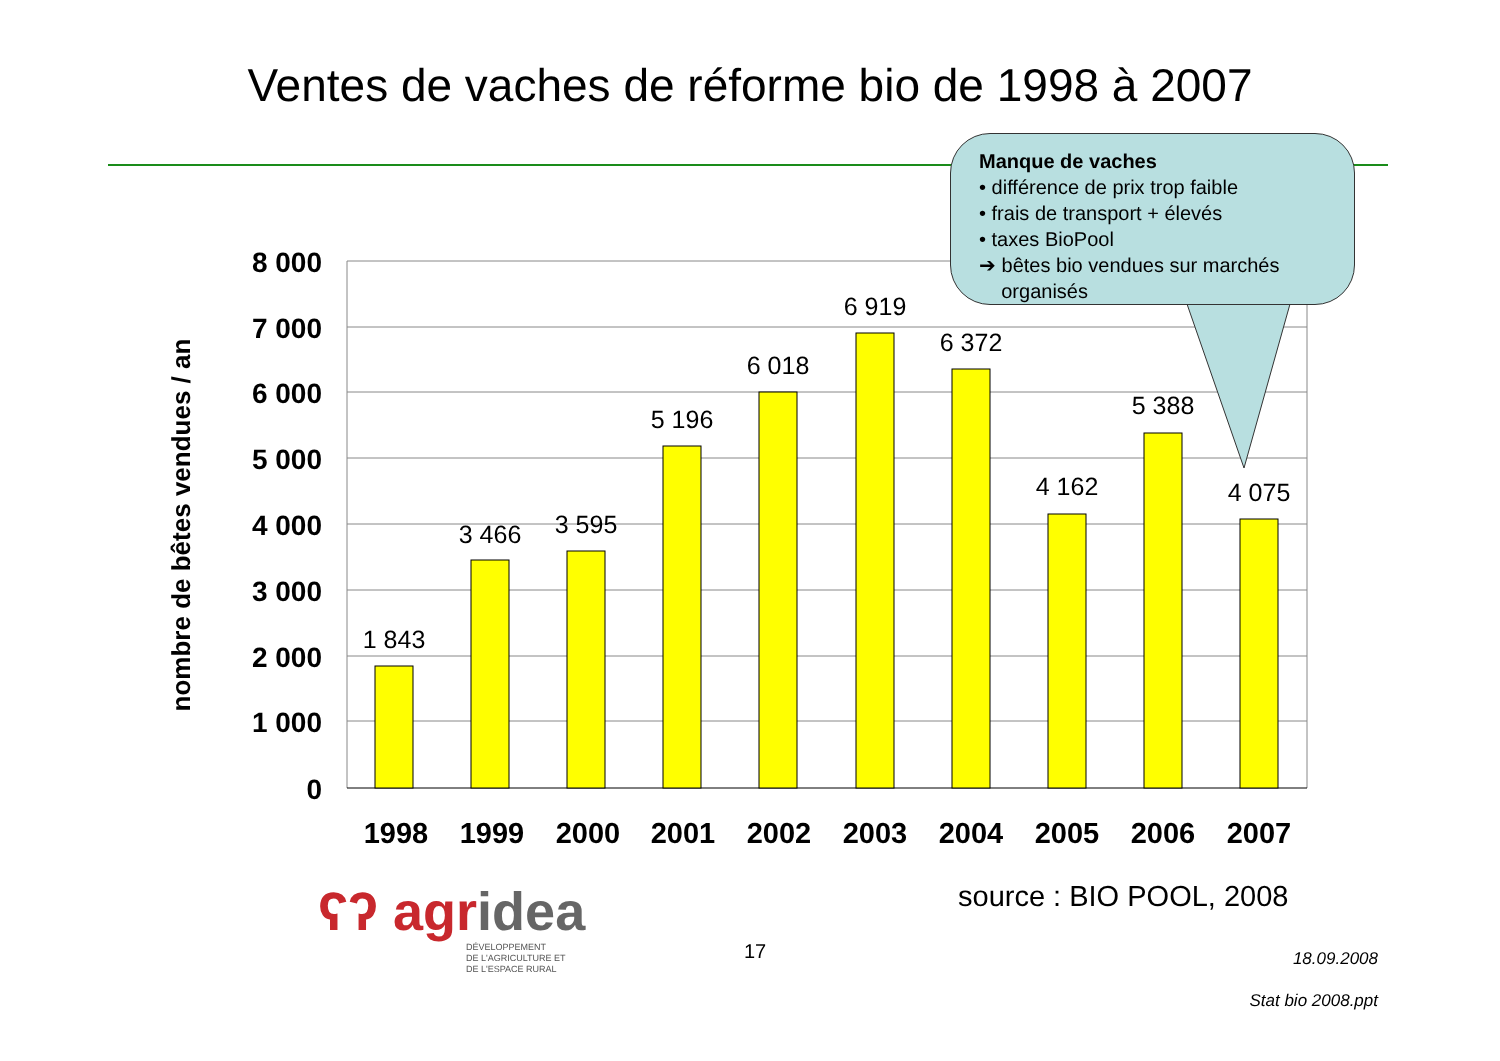Ventes de vaches de réforme bio de 1998 à 2007
1 843
3 466
3 595
5 196
6 018
6 919
6 372
4 162
5 388
4 075
8 000
7 000
6 000
5 000
4 000
3 000
2 000
1 000
0
1998
1999
2000
2001
2002
2003
2004
2005
2006
2007
nombre de bêtes vendues / an
Manque de vaches
• différence de prix trop faible
• frais de transport + élevés
• taxes BioPool
➔ bêtes bio vendues sur marchés
organisés
ʕʔ agridea
DÉVELOPPEMENT
DE L'AGRICULTURE ET
DE L'ESPACE RURAL
source : BIO POOL, 2008
17
18.09.2008
Stat bio 2008.ppt